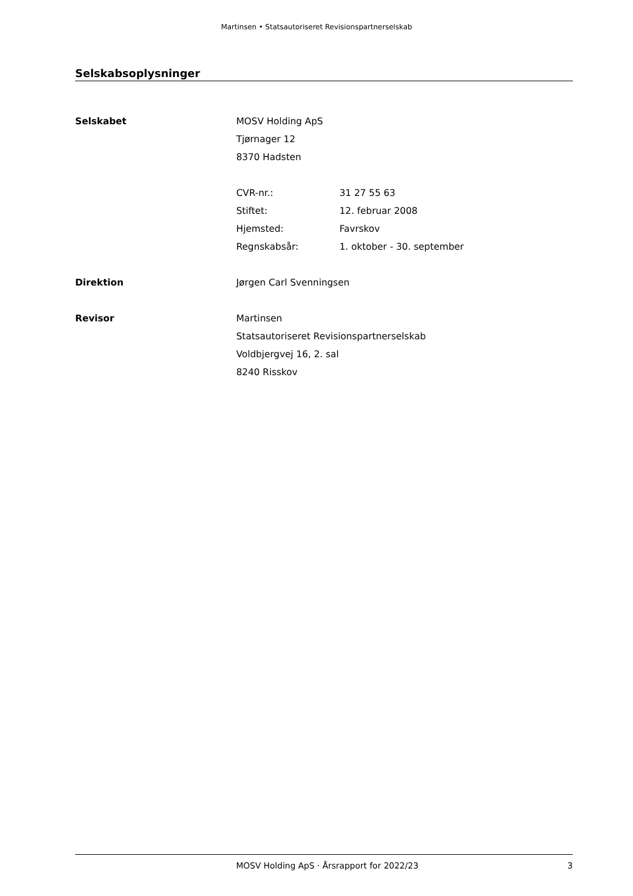Martinsen • Statsautoriseret Revisionspartnerselskab
Selskabsoplysninger
| Selskabet | MOSV Holding ApS | |
| | Tjørnager 12 | |
| | 8370 Hadsten | |
| | CVR-nr.: | 31 27 55 63 |
| | Stiftet: | 12. februar 2008 |
| | Hjemsted: | Favrskov |
| | Regnskabsår: | 1. oktober - 30. september |
| Direktion | Jørgen Carl Svenningsen | |
| Revisor | Martinsen | |
| | Statsautoriseret Revisionspartnerselskab | |
| | Voldbjergvej 16, 2. sal | |
| | 8240 Risskov | |
MOSV Holding ApS · Årsrapport for 2022/23 3